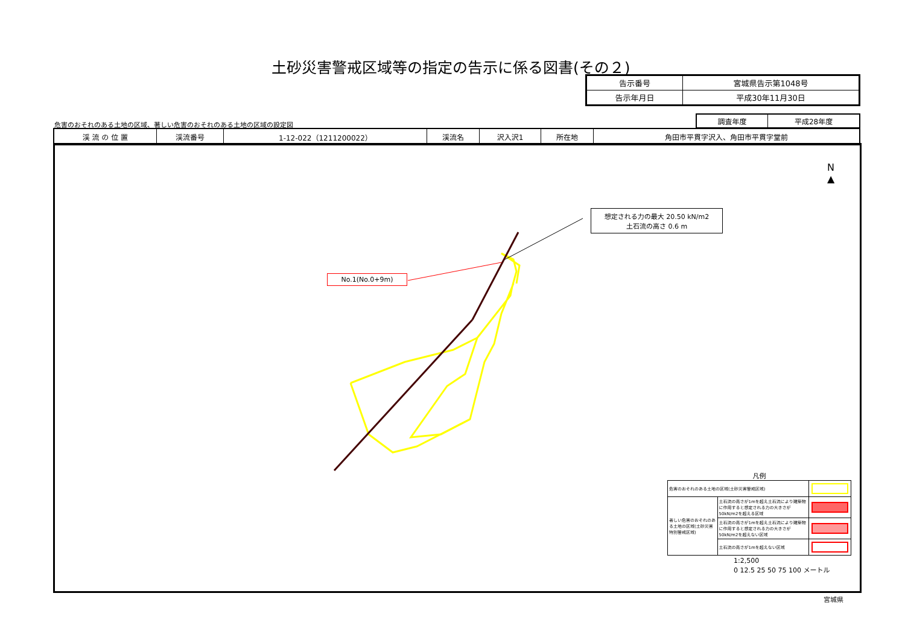土砂災害警戒区域等の指定の告示に係る図書(その２)
| 告示番号 | 宮城県告示第1048号 |
| 告示年月日 | 平成30年11月30日 |
危害のおそれのある土地の区域、著しい危害のおそれのある土地の区域の設定図
| 調査年度 | 平成28年度 |
| 渓 流 の 位 置 | 渓流番号 | 1-12-022（1211200022） | 渓流名 | 沢入沢1 | 所在地 | 角田市平貫字沢入、角田市平貫字堂前 |
N
▲
想定される力の最大 20.50 kN/m2
土石流の高さ 0.6 m
No.1(No.0+9m)
凡例
| 危害のおそれのある土地の区域(土砂災害警戒区域) | | |
| 著しい危害のおそれのある土地の区域(土砂災害特別警戒区域) | 土石流の高さが1mを超え土石流により建築物に作用すると想定される力の大きさが50kN/m2を超える区域 | |
| | 土石流の高さが1mを超え土石流により建築物に作用すると想定される力の大きさが50kN/m2を超えない区域 | |
| | 土石流の高さが1mを超えない区域 | |
1:2,500
0 12.5 25 50 75 100 メートル
宮城県